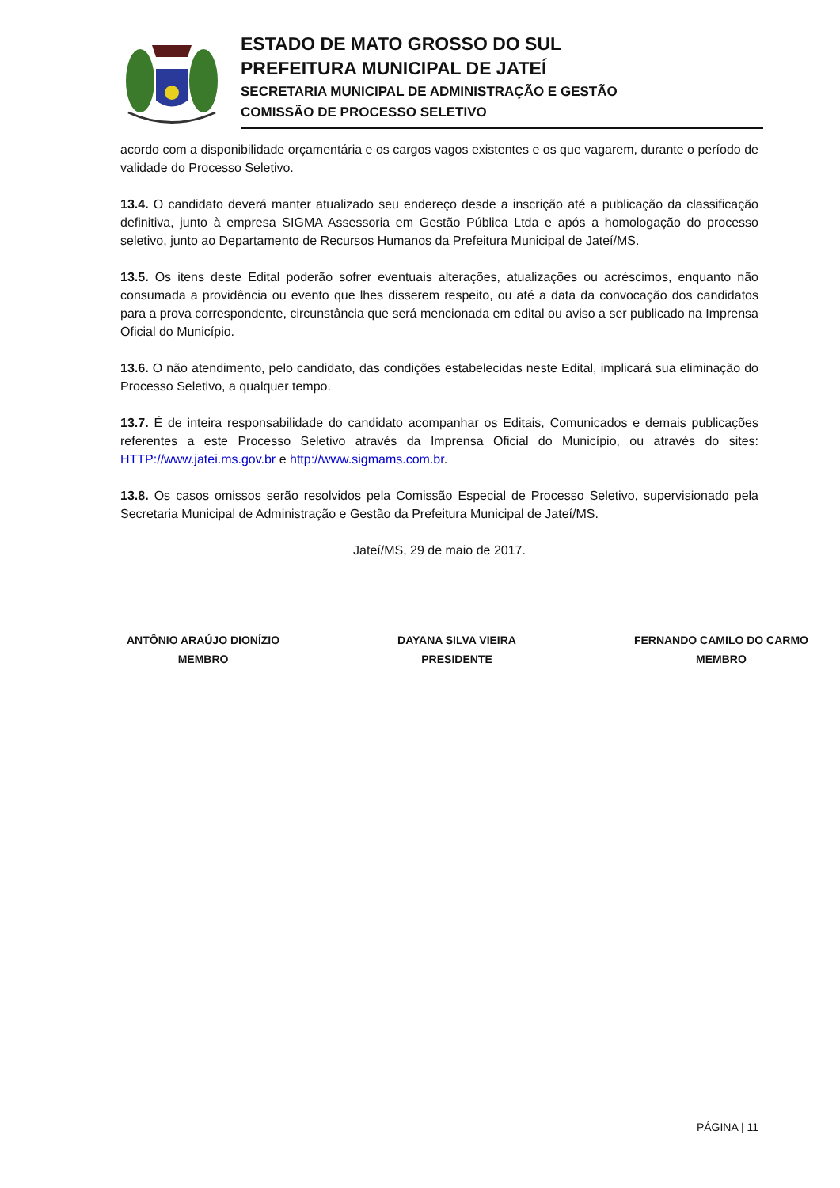ESTADO DE MATO GROSSO DO SUL
PREFEITURA MUNICIPAL DE JATEÍ
SECRETARIA MUNICIPAL DE ADMINISTRAÇÃO E GESTÃO
COMISSÃO DE PROCESSO SELETIVO
acordo com a disponibilidade orçamentária e os cargos vagos existentes e os que vagarem, durante o período de validade do Processo Seletivo.
13.4. O candidato deverá manter atualizado seu endereço desde a inscrição até a publicação da classificação definitiva, junto à empresa SIGMA Assessoria em Gestão Pública Ltda e após a homologação do processo seletivo, junto ao Departamento de Recursos Humanos da Prefeitura Municipal de Jateí/MS.
13.5. Os itens deste Edital poderão sofrer eventuais alterações, atualizações ou acréscimos, enquanto não consumada a providência ou evento que lhes disserem respeito, ou até a data da convocação dos candidatos para a prova correspondente, circunstância que será mencionada em edital ou aviso a ser publicado na Imprensa Oficial do Município.
13.6. O não atendimento, pelo candidato, das condições estabelecidas neste Edital, implicará sua eliminação do Processo Seletivo, a qualquer tempo.
13.7. É de inteira responsabilidade do candidato acompanhar os Editais, Comunicados e demais publicações referentes a este Processo Seletivo através da Imprensa Oficial do Município, ou através do sites: HTTP://www.jatei.ms.gov.br e http://www.sigmams.com.br.
13.8. Os casos omissos serão resolvidos pela Comissão Especial de Processo Seletivo, supervisionado pela Secretaria Municipal de Administração e Gestão da Prefeitura Municipal de Jateí/MS.
Jateí/MS, 29 de maio de 2017.
ANTÔNIO ARAÚJO DIONÍZIO
MEMBRO
DAYANA SILVA VIEIRA
PRESIDENTE
FERNANDO CAMILO DO CARMO
MEMBRO
PÁGINA | 11